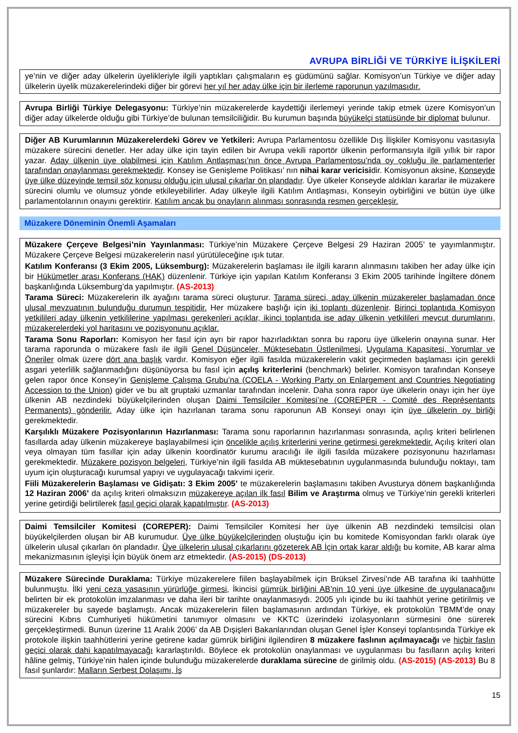AVRUPA BİRLİĞİ VE TÜRKİYE İLİŞKİLERİ
ye’nin ve diğer aday ülkelerin üyelikleriyle ilgili yaptıkları çalışmaların eş güdümünü sağlar. Komisyon’un Türkiye ve diğer aday ülkelerin üyelik müzakerelerindeki diğer bir görevi her yıl her aday ülke için bir ilerleme raporunun yazılmasıdır.
Avrupa Birliği Türkiye Delegasyonu: Türkiye’nin müzakerelerde kaydettiği ilerlemeyi yerinde takip etmek üzere Komisyon’un diğer aday ülkelerde olduğu gibi Türkiye’de bulunan temsilciliğidir. Bu kurumun başında büyükelçi statüsünde bir diplomat bulunur.
Diğer AB Kurumlarının Müzakerelerdeki Görev ve Yetkileri: Avrupa Parlamentosu özellikle Dış İlişkiler Komisyonu vasıtasıyla müzakere sürecini denetler. Her aday ülke için tayin edilen bir Avrupa vekili raportör ülkenin performansıyla ilgili yıllık bir rapor yazar. Aday ülkenin üye olabilmesi için Katılım Antlaşması’nın önce Avrupa Parlamentosu’nda oy çokluğu ile parlamenterler tarafından onaylanması gerekmektedir. Konsey ise Genişleme Politikası’ nın nihai karar vericisidir. Komisyonun aksine, Konseyde üye ülke düzeyinde temsil söz konusu olduğu için ulusal çıkarlar ön plandadır. Üye ülkeler Konseyde aldıkları kararlar ile müzakere sürecini olumlu ve olumsuz yönde etkileyebilirler. Aday ülkeyle ilgili Katılım Antlaşması, Konseyin oybirliğini ve bütün üye ülke parlamentolarının onayını gerektirir. Katılım ancak bu onayların alınması sonrasında resmen gerçekleşir.
Müzakere Döneminin Önemli Aşamaları
Müzakere Çerçeve Belgesi’nin Yayınlanması: Türkiye’nin Müzakere Çerçeve Belgesi 29 Haziran 2005’ te yayımlanmıştır. Müzakere Çerçeve Belgesi müzakerelerin nasıl yürütüleceğine ışık tutar.
Katılım Konferansı (3 Ekim 2005, Lüksemburg): Müzakerelerin başlaması ile ilgili kararın alınmasını takiben her aday ülke için bir Hükümetler arası Konferans (HAK) düzenlenir. Türkiye için yapılan Katılım Konferansı 3 Ekim 2005 tarihinde İngiltere dönem başkanlığında Lüksemburg’da yapılmıştır. (AS-2013)
Tarama Süreci: Müzakerelerin ilk ayağını tarama süreci oluşturur. Tarama süreci, aday ülkenin müzakereler başlamadan önce ulusal mevzuatının bulunduğu durumun tespitidir. Her müzakere başlığı için iki toplantı düzenlenir. Birinci toplantıda Komisyon yetkilileri aday ülkenin yetkililerine yapılması gerekenleri açıklar, ikinci toplantıda ise aday ülkenin yetkilileri mevcut durumlarını, müzakerelerdeki yol haritasını ve pozisyonunu açıklar.
Tarama Sonu Raporları: Komisyon her fasıl için ayrı bir rapor hazırladıktan sonra bu raporu üye ülkelerin onayına sunar. Her tarama raporunda o müzakere faslı ile ilgili Genel Düşünceler, Müktesebatın Üstlenilmesi, Uygulama Kapasitesi, Yorumlar ve Öneriler olmak üzere dört ana başlık vardır. Komisyon eğer ilgili fasılda müzakerelerin vakit geçirmeden başlaması için gerekli asgari yeterlilik sağlanmadığını düşünüyorsa bu fasıl için açılış kriterlerini (benchmark) belirler. Komisyon tarafından Konseye gelen rapor önce Konsey’in Genişleme Çalışma Grubu’na (COELA - Working Party on Enlargement and Countries Negotiating Accession to the Union) gider ve bu alt gruptaki uzmanlar tarafından incelenir. Daha sonra rapor üye ülkelerin onayı için her üye ülkenin AB nezdindeki büyükelçilerinden oluşan Daimi Temsilciler Komitesi’ne (COREPER - Comité des Représentants Permanents) gönderilir. Aday ülke için hazırlanan tarama sonu raporunun AB Konseyi onayı için üye ülkelerin oy birliği gerekmektedir.
Karşılıklı Müzakere Pozisyonlarının Hazırlanması: Tarama sonu raporlarının hazırlanması sonrasında, açılış kriteri belirlenen fasıllarda aday ülkenin müzakereye başlayabilmesi için öncelikle açılış kriterlerini yerine getirmesi gerekmektedir. Açılış kriteri olan veya olmayan tüm fasıllar için aday ülkenin koordinatör kurumu aracılığı ile ilgili fasılda müzakere pozisyonunu hazırlaması gerekmektedir. Müzakere pozisyon belgeleri, Türkiye’nin ilgili fasılda AB müktesebatının uygulanmasında bulunduğu noktayı, tam uyum için oluşturacağı kurumsal yapıyı ve uygulayacağı takvimi içerir.
Fiili Müzakerelerin Başlaması ve Gidişatı: 3 Ekim 2005’ te müzakerelerin başlamasını takiben Avusturya dönem başkanlığında 12 Haziran 2006’ da açılış kriteri olmaksızın müzakereye açılan ilk fasıl Bilim ve Araştırma olmuş ve Türkiye’nin gerekli kriterleri yerine getirdiği belirtilerek fasıl geçici olarak kapatılmıştır. (AS-2013)
Daimi Temsilciler Komitesi (COREPER): Daimi Temsilciler Komitesi her üye ülkenin AB nezdindeki temsilcisi olan büyükelçilerden oluşan bir AB kurumudur. Üye ülke büyükelçilerinden oluştuğu için bu komitede Komisyondan farklı olarak üye ülkelerin ulusal çıkarları ön plandadır. Üye ülkelerin ulusal çıkarlarını gözeterek AB İçin ortak karar aldığı bu komite, AB karar alma mekanizmasının işleyişi İçin büyük önem arz etmektedir. (AS-2015) (DS-2013)
Müzakere Sürecinde Duraklama: Türkiye müzakerelere fiilen başlayabilmek için Brüksel Zirvesi’nde AB tarafına iki taahhütte bulunmuştu. İlki yeni ceza yasasının yürürlüğe girmesi, İkincisi gümrük birliğini AB’nin 10 yeni üye ülkesine de uygulanacağını belirten bir ek protokolün imzalanması ve daha ileri bir tarihte onaylanmasıydı. 2005 yılı içinde bu iki taahhüt yerine getirilmiş ve müzakereler bu sayede başlamıştı. Ancak müzakerelerin fiilen başlamasının ardından Türkiye, ek protokolün TBMM’de onay sürecini Kıbrıs Cumhuriyeti hükümetini tanımıyor olmasını ve KKTC üzerindeki izolasyonların sürmesini öne sürerek gerçekleştirmedi. Bunun üzerine 11 Aralık 2006’ da AB Dışişleri Bakanlarından oluşan Genel İşler Konseyi toplantısında Türkiye ek protokole ilişkin taahhütlerini yerine getirene kadar gümrük birliğini ilgilendiren 8 müzakere faslının açılmayacağı ve hiçbir faslın geçici olarak dahi kapatılmayacağı kararlaştırıldı. Böylece ek protokolün onaylanması ve uygulanması bu fasılların açılış kriteri hâline gelmiş, Türkiye’nin halen içinde bulunduğu müzakerelerde duraklama sürecine de girilmiş oldu. (AS-2015) (AS-2013) Bu 8 fasıl şunlardır: Malların Serbest Dolaşımı, İş
15